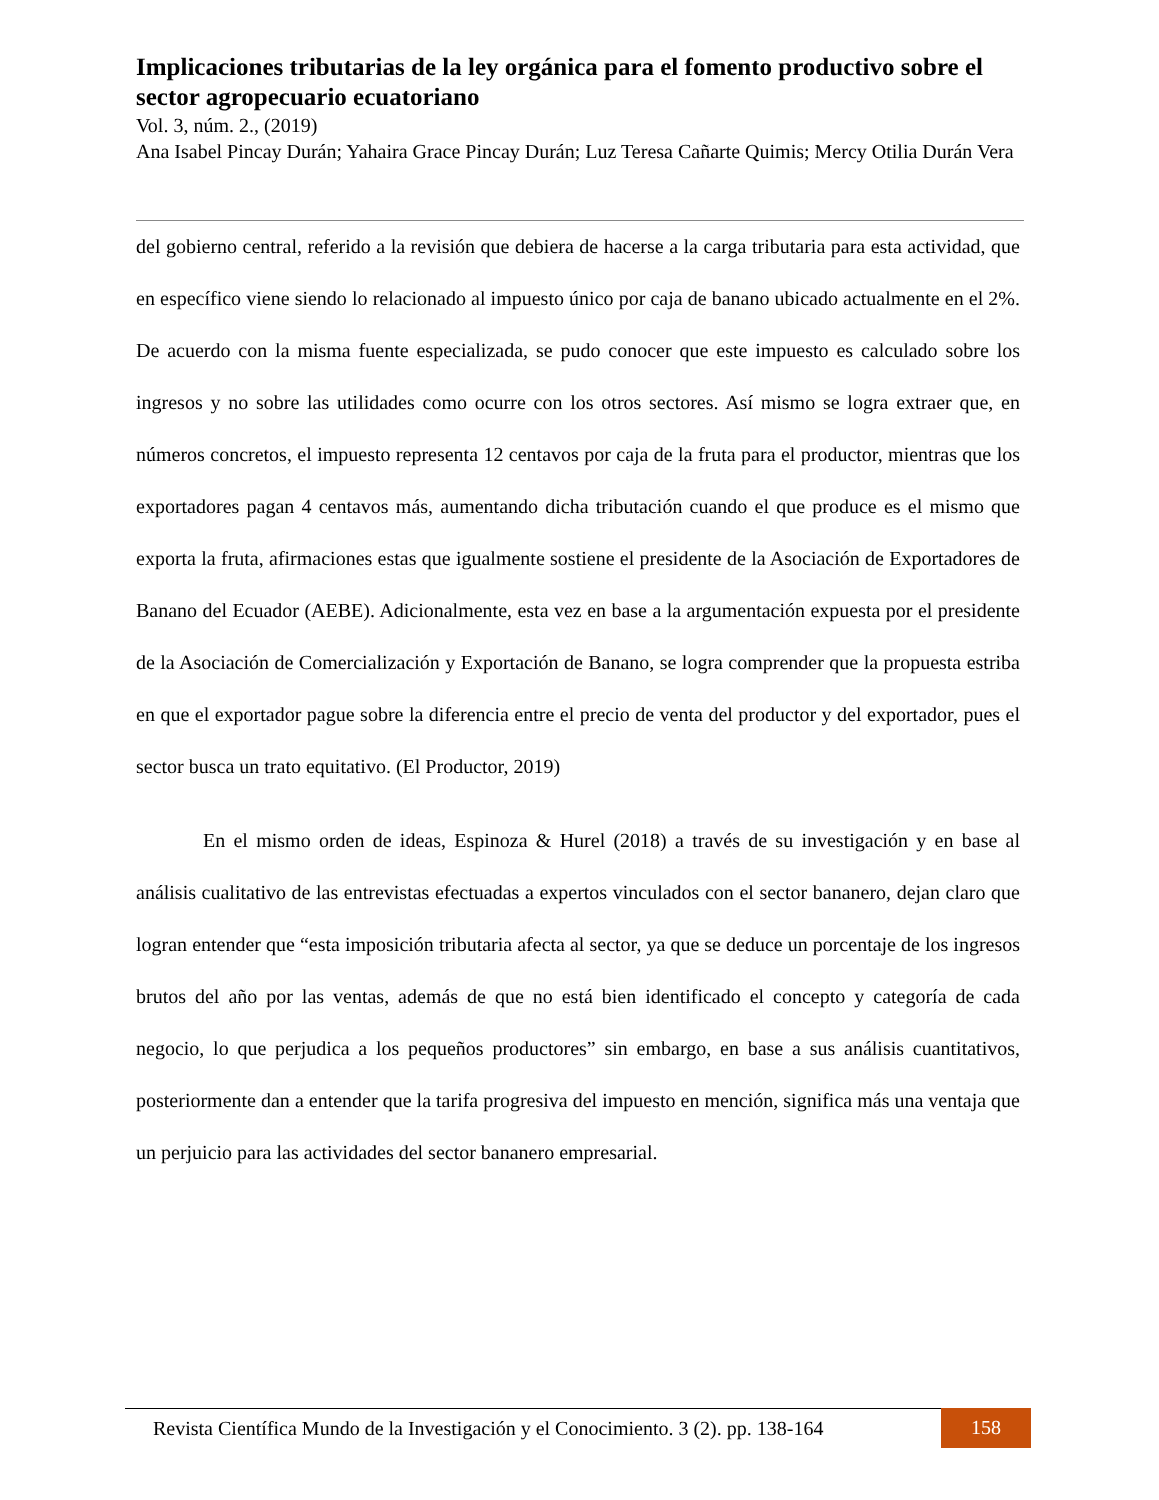Implicaciones tributarias de la ley orgánica para el fomento productivo sobre el sector agropecuario ecuatoriano
Vol. 3, núm. 2., (2019)
Ana Isabel Pincay Durán; Yahaira Grace Pincay Durán; Luz Teresa Cañarte Quimis; Mercy Otilia Durán Vera
del gobierno central, referido a la revisión que debiera de hacerse a la carga tributaria para esta actividad, que en específico viene siendo lo relacionado al impuesto único por caja de banano ubicado actualmente en el 2%. De acuerdo con la misma fuente especializada, se pudo conocer que este impuesto es calculado sobre los ingresos y no sobre las utilidades como ocurre con los otros sectores. Así mismo se logra extraer que, en números concretos, el impuesto representa 12 centavos por caja de la fruta para el productor, mientras que los exportadores pagan 4 centavos más, aumentando dicha tributación cuando el que produce es el mismo que exporta la fruta, afirmaciones estas que igualmente sostiene el presidente de la Asociación de Exportadores de Banano del Ecuador (AEBE). Adicionalmente, esta vez en base a la argumentación expuesta por el presidente de la Asociación de Comercialización y Exportación de Banano, se logra comprender que la propuesta estriba en que el exportador pague sobre la diferencia entre el precio de venta del productor y del exportador, pues el sector busca un trato equitativo. (El Productor, 2019)
En el mismo orden de ideas, Espinoza & Hurel (2018) a través de su investigación y en base al análisis cualitativo de las entrevistas efectuadas a expertos vinculados con el sector bananero, dejan claro que logran entender que “esta imposición tributaria afecta al sector, ya que se deduce un porcentaje de los ingresos brutos del año por las ventas, además de que no está bien identificado el concepto y categoría de cada negocio, lo que perjudica a los pequeños productores” sin embargo, en base a sus análisis cuantitativos, posteriormente dan a entender que la tarifa progresiva del impuesto en mención, significa más una ventaja que un perjuicio para las actividades del sector bananero empresarial.
Revista Científica Mundo de la Investigación y el Conocimiento. 3 (2). pp. 138-164 158